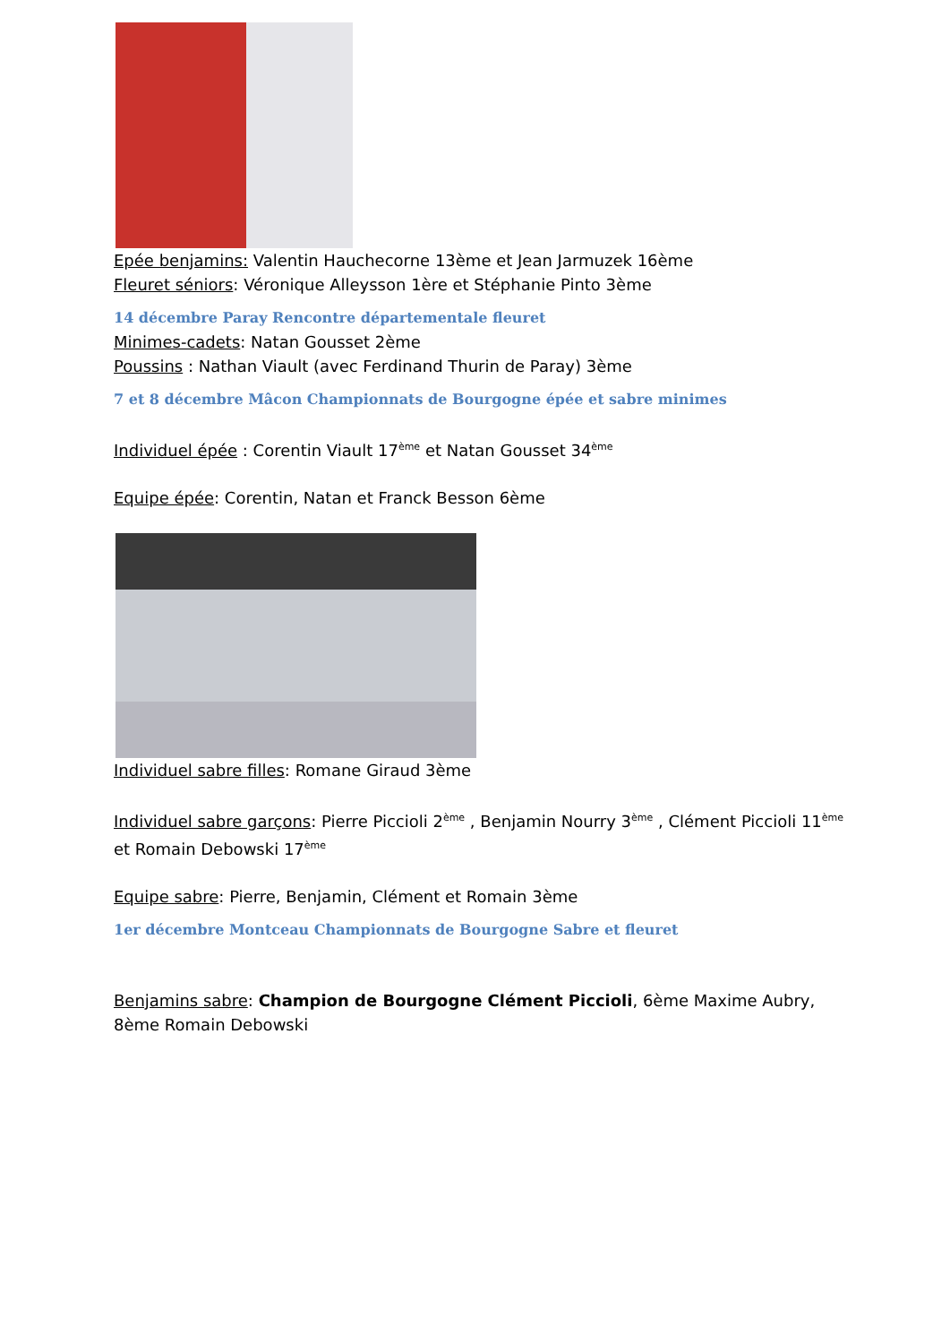Epée benjamins: Valentin Hauchecorne 13ème et Jean Jarmuzek 16ème
Fleuret séniors: Véronique Alleysson 1ère et Stéphanie Pinto 3ème
14 décembre Paray Rencontre départementale fleuret
Minimes-cadets: Natan Gousset 2ème
Poussins : Nathan Viault (avec Ferdinand Thurin de Paray) 3ème
7 et 8 décembre Mâcon Championnats de Bourgogne épée et sabre minimes
Individuel épée : Corentin Viault 17<sup>ème</sup> et Natan Gousset 34<sup>ème</sup>
Equipe épée: Corentin, Natan et Franck Besson 6ème
Individuel sabre filles: Romane Giraud 3ème
Individuel sabre garçons: Pierre Piccioli 2<sup>ème</sup> , Benjamin Nourry 3<sup>ème</sup> , Clément Piccioli 11<sup>ème</sup> et Romain Debowski 17<sup>ème</sup>
Equipe sabre: Pierre, Benjamin, Clément et Romain 3ème
1er décembre Montceau Championnats de Bourgogne Sabre et fleuret
Benjamins sabre: Champion de Bourgogne Clément Piccioli, 6ème Maxime Aubry, 8ème Romain Debowski